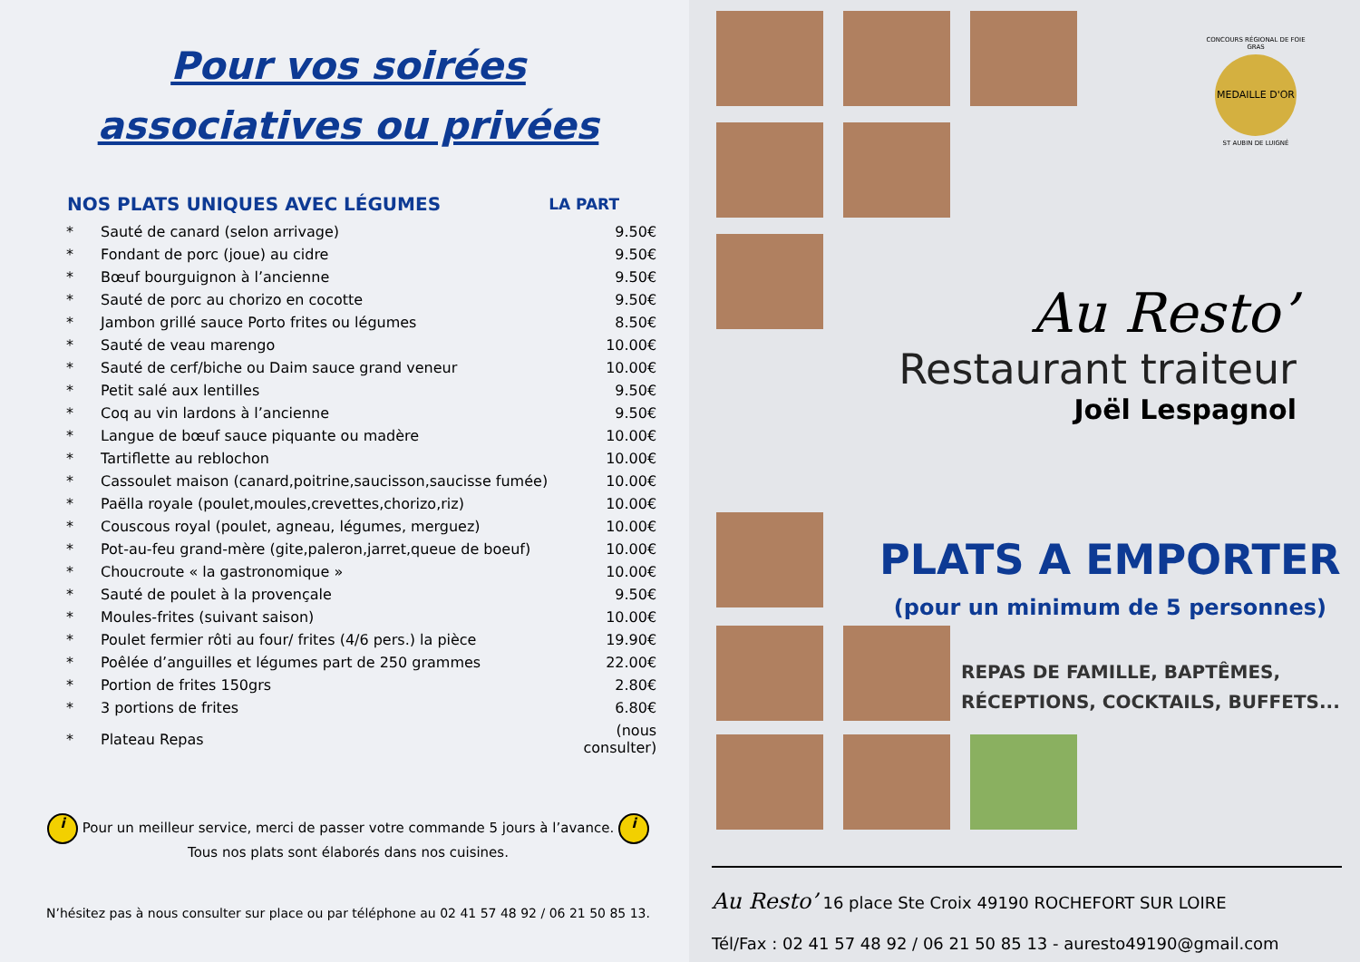Pour vos soirées
associatives ou privées
| NOS PLATS UNIQUES AVEC LÉGUMES | | LA PART |
| --- | --- | --- |
| * | Sauté de canard (selon arrivage) | 9.50€ |
| * | Fondant de porc (joue) au cidre | 9.50€ |
| * | Bœuf bourguignon à l’ancienne | 9.50€ |
| * | Sauté de porc au chorizo en cocotte | 9.50€ |
| * | Jambon grillé sauce Porto frites ou légumes | 8.50€ |
| * | Sauté de veau marengo | 10.00€ |
| * | Sauté de cerf/biche ou Daim sauce grand veneur | 10.00€ |
| * | Petit salé aux lentilles | 9.50€ |
| * | Coq au vin lardons à l’ancienne | 9.50€ |
| * | Langue de bœuf sauce piquante ou madère | 10.00€ |
| * | Tartiflette au reblochon | 10.00€ |
| * | Cassoulet maison (canard,poitrine,saucisson,saucisse fumée) | 10.00€ |
| * | Paëlla royale (poulet,moules,crevettes,chorizo,riz) | 10.00€ |
| * | Couscous royal (poulet, agneau, légumes, merguez) | 10.00€ |
| * | Pot-au-feu grand-mère (gite,paleron,jarret,queue de boeuf) | 10.00€ |
| * | Choucroute « la gastronomique » | 10.00€ |
| * | Sauté de poulet à la provençale | 9.50€ |
| * | Moules-frites (suivant saison) | 10.00€ |
| * | Poulet fermier rôti au four/ frites (4/6 pers.) la pièce | 19.90€ |
| * | Poêlée d’anguilles et légumes part de 250 grammes | 22.00€ |
| * | Portion de frites 150grs | 2.80€ |
| * | 3 portions de frites | 6.80€ |
| * | Plateau Repas | (nous consulter) |
i Pour un meilleur service, merci de passer votre commande 5 jours à l’avance. i
Tous nos plats sont élaborés dans nos cuisines.
N’hésitez pas à nous consulter sur place ou par téléphone au 02 41 57 48 92 / 06 21 50 85 13.
CONCOURS RÉGIONAL DE FOIE GRAS
MEDAILLE D'OR
ST AUBIN DE LUIGNÉ
Au Resto’
Restaurant traiteur
Joël Lespagnol
PLATS A EMPORTER
(pour un minimum de 5 personnes)
REPAS DE FAMILLE, BAPTÊMES,
RÉCEPTIONS, COCKTAILS, BUFFETS...
Au Resto’ 16 place Ste Croix 49190 ROCHEFORT SUR LOIRE
Tél/Fax : 02 41 57 48 92 / 06 21 50 85 13 - auresto49190@gmail.com